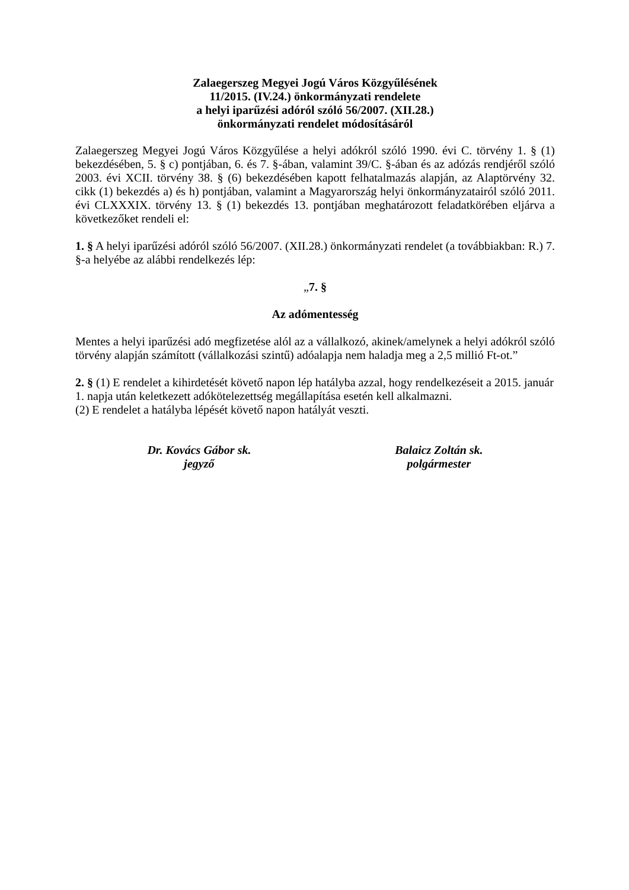Zalaegerszeg Megyei Jogú Város Közgyűlésének
11/2015. (IV.24.) önkormányzati rendelete
a helyi iparűzési adóról szóló 56/2007. (XII.28.)
önkormányzati rendelet módosításáról
Zalaegerszeg Megyei Jogú Város Közgyűlése a helyi adókról szóló 1990. évi C. törvény 1. § (1) bekezdésében, 5. § c) pontjában, 6. és 7. §-ában, valamint 39/C. §-ában és az adózás rendjéről szóló 2003. évi XCII. törvény 38. § (6) bekezdésében kapott felhatalmazás alapján, az Alaptörvény 32. cikk (1) bekezdés a) és h) pontjában, valamint a Magyarország helyi önkormányzatairól szóló 2011. évi CLXXXIX. törvény 13. § (1) bekezdés 13. pontjában meghatározott feladatkörében eljárva a következőket rendeli el:
1. § A helyi iparűzési adóról szóló 56/2007. (XII.28.) önkormányzati rendelet (a továbbiakban: R.) 7. §-a helyébe az alábbi rendelkezés lép:
„7. §
Az adómentesség
Mentes a helyi iparűzési adó megfizetése alól az a vállalkozó, akinek/amelynek a helyi adókról szóló törvény alapján számított (vállalkozási szintű) adóalapja nem haladja meg a 2,5 millió Ft-ot.”
2. § (1) E rendelet a kihirdetését követő napon lép hatályba azzal, hogy rendelkezéseit a 2015. január 1. napja után keletkezett adókötelezettség megállapítása esetén kell alkalmazni.
(2) E rendelet a hatályba lépését követő napon hatályát veszti.
Dr. Kovács Gábor sk.
jegyző
Balaicz Zoltán sk.
polgármester